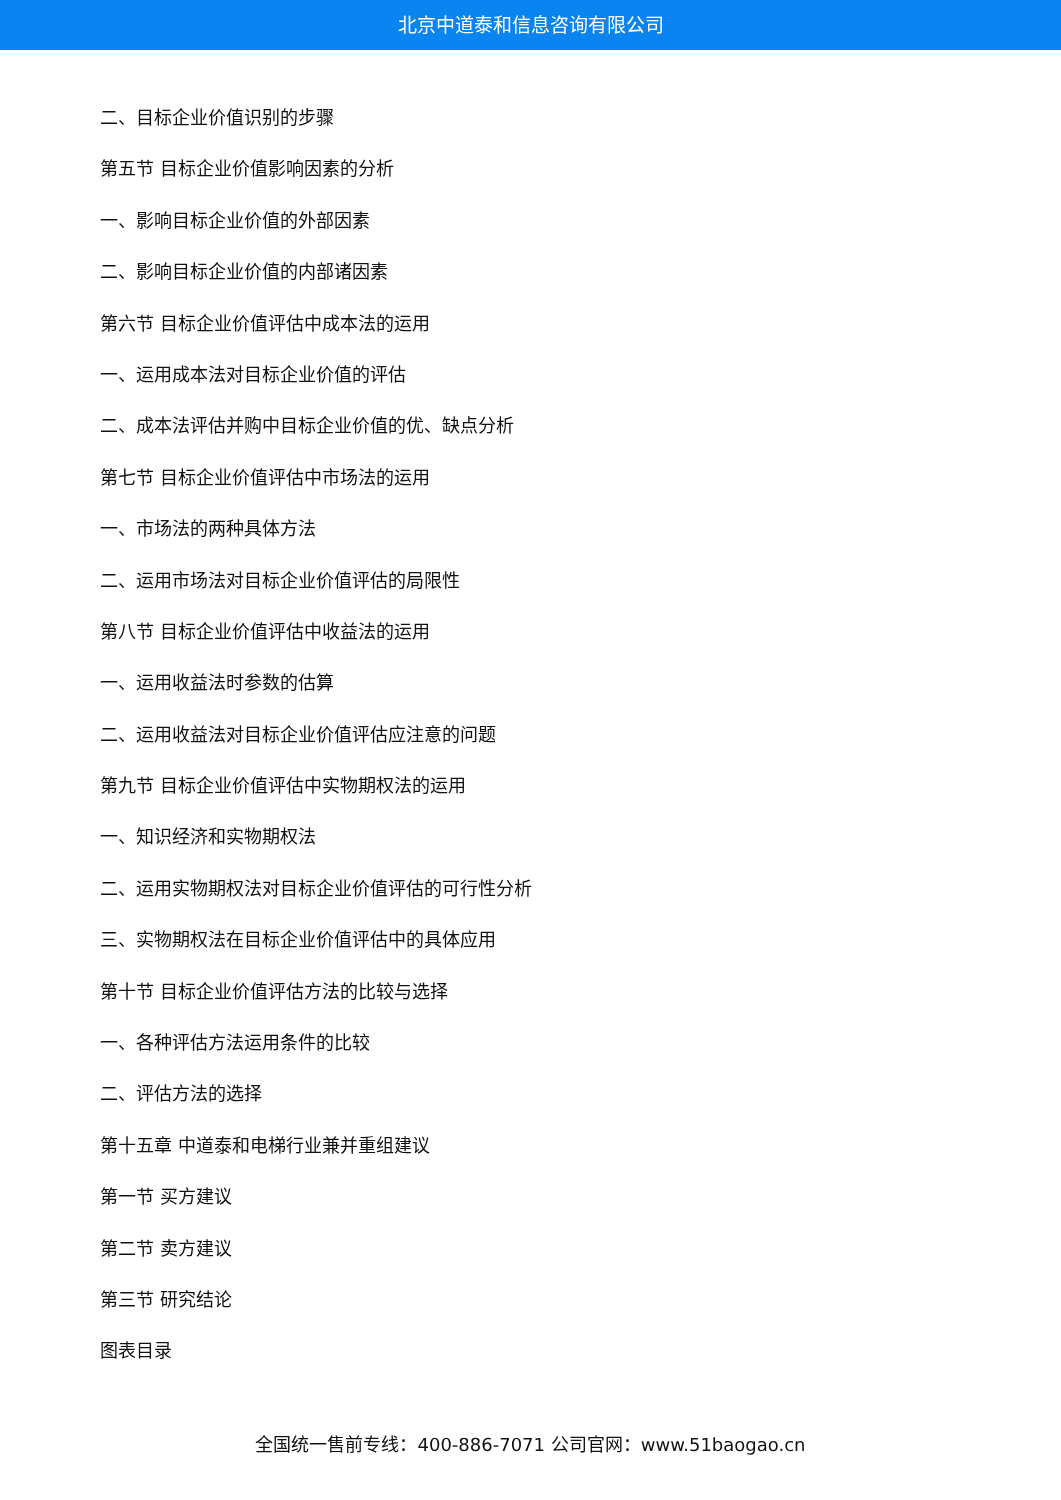北京中道泰和信息咨询有限公司
二、目标企业价值识别的步骤
第五节 目标企业价值影响因素的分析
一、影响目标企业价值的外部因素
二、影响目标企业价值的内部诸因素
第六节 目标企业价值评估中成本法的运用
一、运用成本法对目标企业价值的评估
二、成本法评估并购中目标企业价值的优、缺点分析
第七节 目标企业价值评估中市场法的运用
一、市场法的两种具体方法
二、运用市场法对目标企业价值评估的局限性
第八节 目标企业价值评估中收益法的运用
一、运用收益法时参数的估算
二、运用收益法对目标企业价值评估应注意的问题
第九节 目标企业价值评估中实物期权法的运用
一、知识经济和实物期权法
二、运用实物期权法对目标企业价值评估的可行性分析
三、实物期权法在目标企业价值评估中的具体应用
第十节 目标企业价值评估方法的比较与选择
一、各种评估方法运用条件的比较
二、评估方法的选择
第十五章 中道泰和电梯行业兼并重组建议
第一节 买方建议
第二节 卖方建议
第三节 研究结论
图表目录
全国统一售前专线：400-886-7071 公司官网：www.51baogao.cn